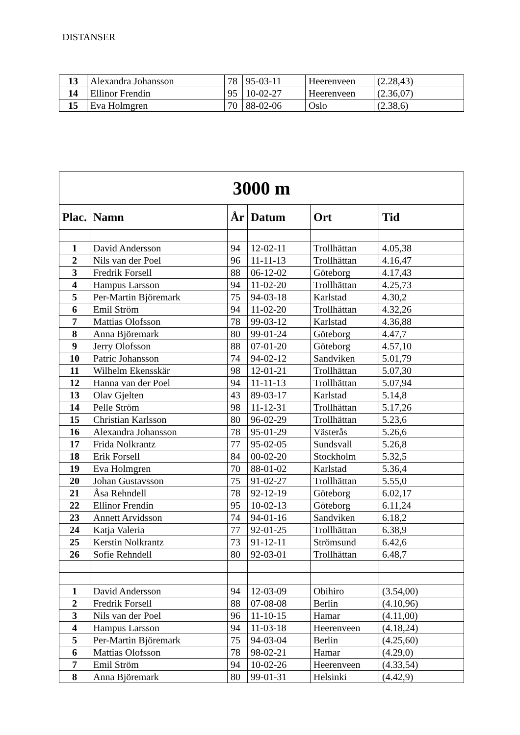DISTANSER
| 13 | Alexandra Johansson | 78 | 95-03-11 | Heerenveen | (2.28,43) |
| 14 | Ellinor Frendin | 95 | 10-02-27 | Heerenveen | (2.36,07) |
| 15 | Eva Holmgren | 70 | 88-02-06 | Oslo | (2.38,6) |
| 3000 m | | | | | |
| --- | --- | --- | --- | --- | --- |
| Plac. | Namn | År | Datum | Ort | Tid |
| 1 | David Andersson | 94 | 12-02-11 | Trollhättan | 4.05,38 |
| 2 | Nils van der Poel | 96 | 11-11-13 | Trollhättan | 4.16,47 |
| 3 | Fredrik Forsell | 88 | 06-12-02 | Göteborg | 4.17,43 |
| 4 | Hampus Larsson | 94 | 11-02-20 | Trollhättan | 4.25,73 |
| 5 | Per-Martin Björemark | 75 | 94-03-18 | Karlstad | 4.30,2 |
| 6 | Emil Ström | 94 | 11-02-20 | Trollhättan | 4.32,26 |
| 7 | Mattias Olofsson | 78 | 99-03-12 | Karlstad | 4.36,88 |
| 8 | Anna Björemark | 80 | 99-01-24 | Göteborg | 4.47,7 |
| 9 | Jerry Olofsson | 88 | 07-01-20 | Göteborg | 4.57,10 |
| 10 | Patric Johansson | 74 | 94-02-12 | Sandviken | 5.01,79 |
| 11 | Wilhelm Ekensskär | 98 | 12-01-21 | Trollhättan | 5.07,30 |
| 12 | Hanna van der Poel | 94 | 11-11-13 | Trollhättan | 5.07,94 |
| 13 | Olav Gjelten | 43 | 89-03-17 | Karlstad | 5.14,8 |
| 14 | Pelle Ström | 98 | 11-12-31 | Trollhättan | 5.17,26 |
| 15 | Christian Karlsson | 80 | 96-02-29 | Trollhättan | 5.23,6 |
| 16 | Alexandra Johansson | 78 | 95-01-29 | Västerås | 5.26,6 |
| 17 | Frida Nolkrantz | 77 | 95-02-05 | Sundsvall | 5.26,8 |
| 18 | Erik Forsell | 84 | 00-02-20 | Stockholm | 5.32,5 |
| 19 | Eva Holmgren | 70 | 88-01-02 | Karlstad | 5.36,4 |
| 20 | Johan Gustavsson | 75 | 91-02-27 | Trollhättan | 5.55,0 |
| 21 | Åsa Rehndell | 78 | 92-12-19 | Göteborg | 6.02,17 |
| 22 | Ellinor Frendin | 95 | 10-02-13 | Göteborg | 6.11,24 |
| 23 | Annett Arvidsson | 74 | 94-01-16 | Sandviken | 6.18,2 |
| 24 | Katja Valeria | 77 | 92-01-25 | Trollhättan | 6.38,9 |
| 25 | Kerstin Nolkrantz | 73 | 91-12-11 | Strömsund | 6.42,6 |
| 26 | Sofie Rehndell | 80 | 92-03-01 | Trollhättan | 6.48,7 |
| 1 | David Andersson | 94 | 12-03-09 | Obihiro | (3.54,00) |
| 2 | Fredrik Forsell | 88 | 07-08-08 | Berlin | (4.10,96) |
| 3 | Nils van der Poel | 96 | 11-10-15 | Hamar | (4.11,00) |
| 4 | Hampus Larsson | 94 | 11-03-18 | Heerenveen | (4.18,24) |
| 5 | Per-Martin Björemark | 75 | 94-03-04 | Berlin | (4.25,60) |
| 6 | Mattias Olofsson | 78 | 98-02-21 | Hamar | (4.29,0) |
| 7 | Emil Ström | 94 | 10-02-26 | Heerenveen | (4.33,54) |
| 8 | Anna Björemark | 80 | 99-01-31 | Helsinki | (4.42,9) |